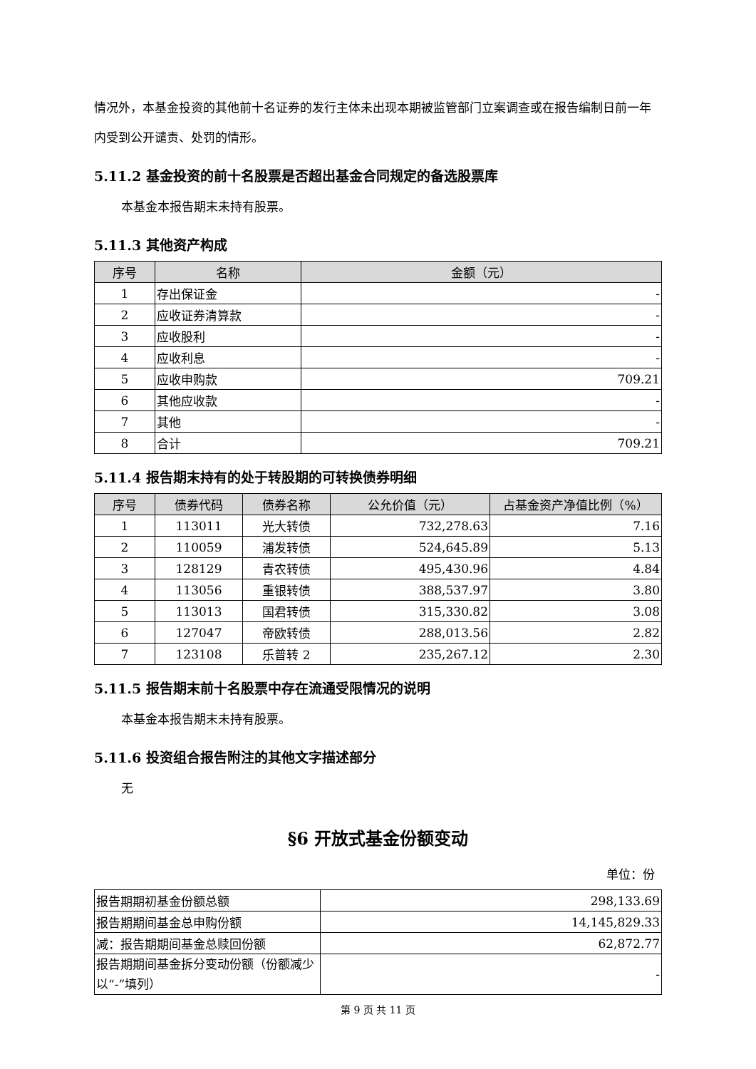情况外，本基金投资的其他前十名证券的发行主体未出现本期被监管部门立案调查或在报告编制日前一年内受到公开谴责、处罚的情形。
5.11.2 基金投资的前十名股票是否超出基金合同规定的备选股票库
本基金本报告期末未持有股票。
5.11.3 其他资产构成
| 序号 | 名称 | 金额（元） |
| --- | --- | --- |
| 1 | 存出保证金 | - |
| 2 | 应收证券清算款 | - |
| 3 | 应收股利 | - |
| 4 | 应收利息 | - |
| 5 | 应收申购款 | 709.21 |
| 6 | 其他应收款 | - |
| 7 | 其他 | - |
| 8 | 合计 | 709.21 |
5.11.4 报告期末持有的处于转股期的可转换债券明细
| 序号 | 债券代码 | 债券名称 | 公允价值（元） | 占基金资产净值比例（%） |
| --- | --- | --- | --- | --- |
| 1 | 113011 | 光大转债 | 732,278.63 | 7.16 |
| 2 | 110059 | 浦发转债 | 524,645.89 | 5.13 |
| 3 | 128129 | 青农转债 | 495,430.96 | 4.84 |
| 4 | 113056 | 重银转债 | 388,537.97 | 3.80 |
| 5 | 113013 | 国君转债 | 315,330.82 | 3.08 |
| 6 | 127047 | 帝欧转债 | 288,013.56 | 2.82 |
| 7 | 123108 | 乐普转 2 | 235,267.12 | 2.30 |
5.11.5 报告期末前十名股票中存在流通受限情况的说明
本基金本报告期末未持有股票。
5.11.6 投资组合报告附注的其他文字描述部分
无
§6 开放式基金份额变动
单位：份
| 报告期期初基金份额总额 | 298,133.69 |
| 报告期期间基金总申购份额 | 14,145,829.33 |
| 减：报告期期间基金总赎回份额 | 62,872.77 |
| 报告期期间基金拆分变动份额（份额减少以“-”填列） | - |
第 9 页 共 11 页